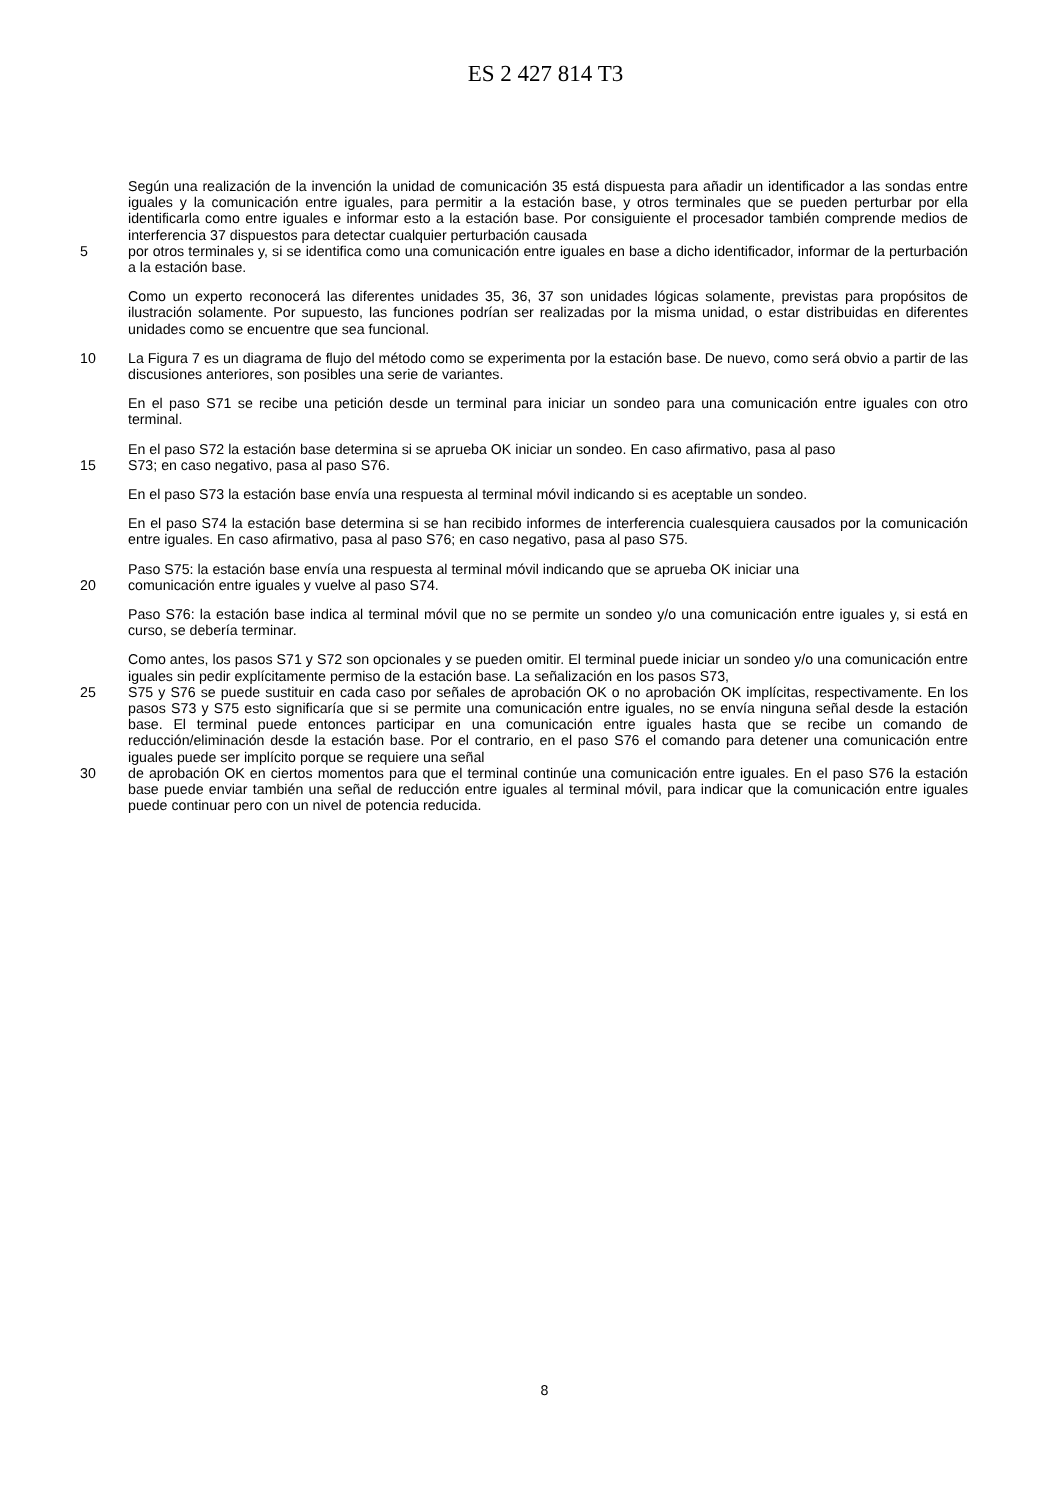ES 2 427 814 T3
Según una realización de la invención la unidad de comunicación 35 está dispuesta para añadir un identificador a las sondas entre iguales y la comunicación entre iguales, para permitir a la estación base, y otros terminales que se pueden perturbar por ella identificarla como entre iguales e informar esto a la estación base. Por consiguiente el procesador también comprende medios de interferencia 37 dispuestos para detectar cualquier perturbación causada
5 por otros terminales y, si se identifica como una comunicación entre iguales en base a dicho identificador, informar de la perturbación a la estación base.
Como un experto reconocerá las diferentes unidades 35, 36, 37 son unidades lógicas solamente, previstas para propósitos de ilustración solamente. Por supuesto, las funciones podrían ser realizadas por la misma unidad, o estar distribuidas en diferentes unidades como se encuentre que sea funcional.
10 La Figura 7 es un diagrama de flujo del método como se experimenta por la estación base. De nuevo, como será obvio a partir de las discusiones anteriores, son posibles una serie de variantes.
En el paso S71 se recibe una petición desde un terminal para iniciar un sondeo para una comunicación entre iguales con otro terminal.
En el paso S72 la estación base determina si se aprueba OK iniciar un sondeo. En caso afirmativo, pasa al paso
15 S73; en caso negativo, pasa al paso S76.
En el paso S73 la estación base envía una respuesta al terminal móvil indicando si es aceptable un sondeo.
En el paso S74 la estación base determina si se han recibido informes de interferencia cualesquiera causados por la comunicación entre iguales. En caso afirmativo, pasa al paso S76; en caso negativo, pasa al paso S75.
Paso S75: la estación base envía una respuesta al terminal móvil indicando que se aprueba OK iniciar una
20 comunicación entre iguales y vuelve al paso S74.
Paso S76: la estación base indica al terminal móvil que no se permite un sondeo y/o una comunicación entre iguales y, si está en curso, se debería terminar.
Como antes, los pasos S71 y S72 son opcionales y se pueden omitir. El terminal puede iniciar un sondeo y/o una comunicación entre iguales sin pedir explícitamente permiso de la estación base. La señalización en los pasos S73,
25 S75 y S76 se puede sustituir en cada caso por señales de aprobación OK o no aprobación OK implícitas, respectivamente. En los pasos S73 y S75 esto significaría que si se permite una comunicación entre iguales, no se envía ninguna señal desde la estación base. El terminal puede entonces participar en una comunicación entre iguales hasta que se recibe un comando de reducción/eliminación desde la estación base. Por el contrario, en el paso S76 el comando para detener una comunicación entre iguales puede ser implícito porque se requiere una señal
30 de aprobación OK en ciertos momentos para que el terminal continúe una comunicación entre iguales. En el paso S76 la estación base puede enviar también una señal de reducción entre iguales al terminal móvil, para indicar que la comunicación entre iguales puede continuar pero con un nivel de potencia reducida.
8